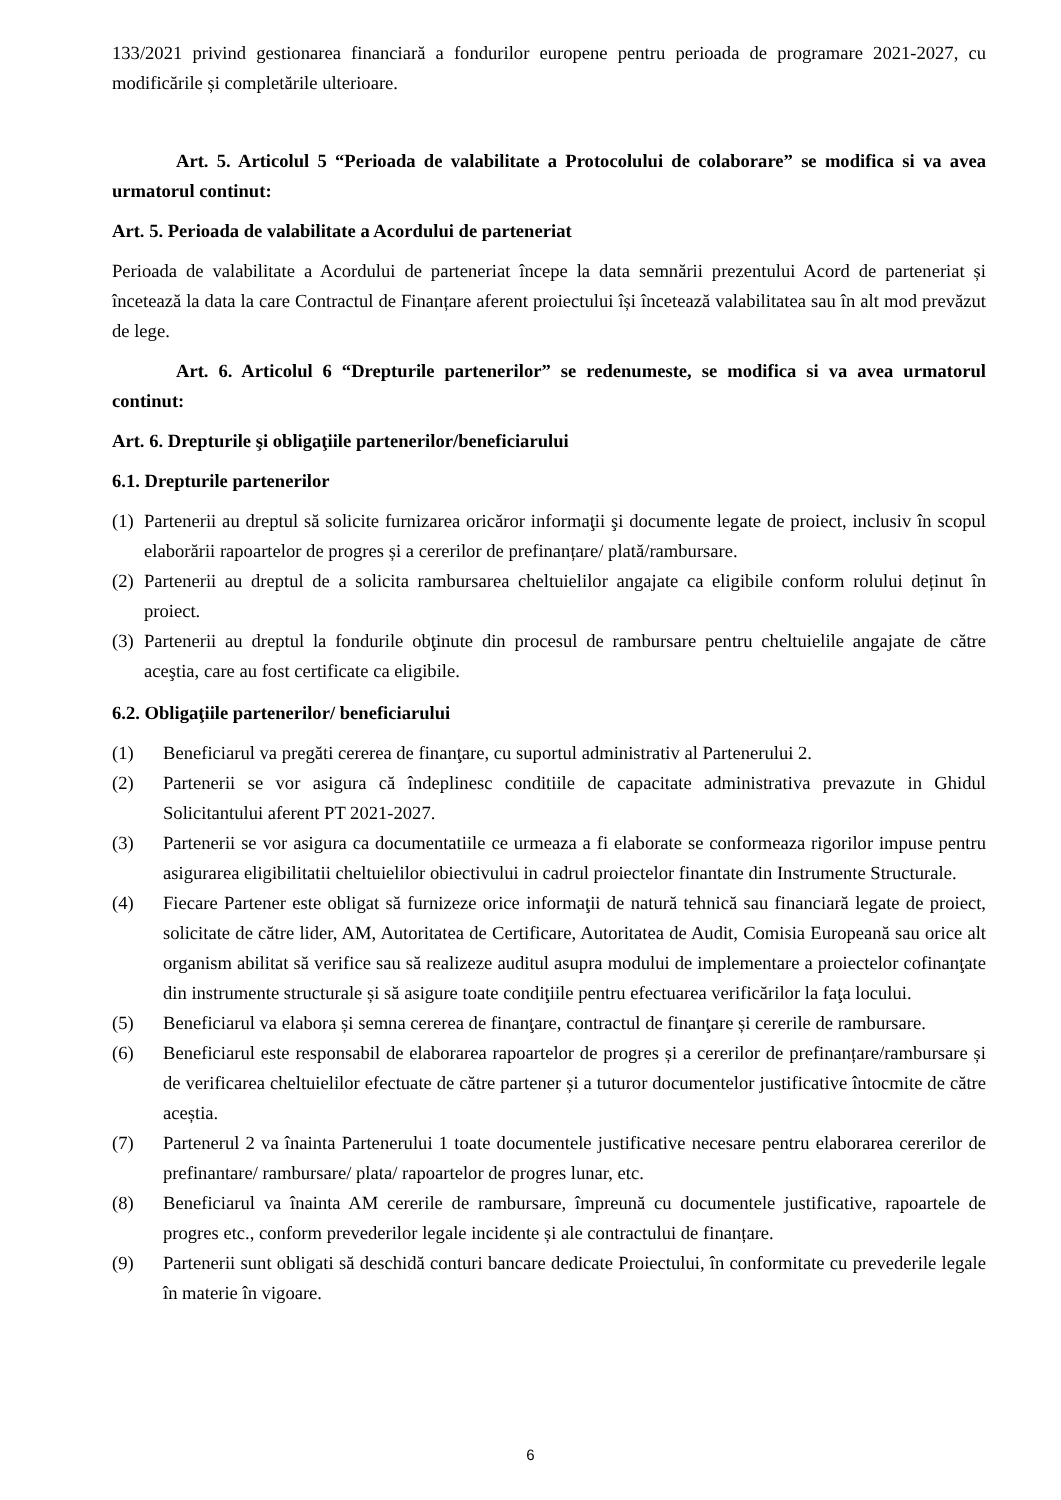133/2021 privind gestionarea financiară a fondurilor europene pentru perioada de programare 2021-2027, cu modificările și completările ulterioare.
Art. 5. Articolul 5 “Perioada de valabilitate a Protocolului de colaborare” se modifica si va avea urmatorul continut:
Art. 5. Perioada de valabilitate a Acordului de parteneriat
Perioada de valabilitate a Acordului de parteneriat începe la data semnării prezentului Acord de parteneriat și încetează la data la care Contractul de Finanțare aferent proiectului își încetează valabilitatea sau în alt mod prevăzut de lege.
Art. 6. Articolul 6 “Drepturile partenerilor” se redenumeste, se modifica si va avea urmatorul continut:
Art. 6. Drepturile şi obligaţiile partenerilor/beneficiarului
6.1. Drepturile partenerilor
(1) Partenerii au dreptul să solicite furnizarea oricăror informaţii şi documente legate de proiect, inclusiv în scopul elaborării rapoartelor de progres și a cererilor de prefinanțare/ plată/rambursare.
(2) Partenerii au dreptul de a solicita rambursarea cheltuielilor angajate ca eligibile conform rolului deținut în proiect.
(3) Partenerii au dreptul la fondurile obţinute din procesul de rambursare pentru cheltuielile angajate de către aceştia, care au fost certificate ca eligibile.
6.2. Obligaţiile partenerilor/ beneficiarului
(1) Beneficiarul va pregăti cererea de finanţare, cu suportul administrativ al Partenerului 2.
(2) Partenerii se vor asigura că îndeplinesc conditiile de capacitate administrativa prevazute in Ghidul Solicitantului aferent PT 2021-2027.
(3) Partenerii se vor asigura ca documentatiile ce urmeaza a fi elaborate se conformeaza rigorilor impuse pentru asigurarea eligibilitatii cheltuielilor obiectivului in cadrul proiectelor finantate din Instrumente Structurale.
(4) Fiecare Partener este obligat să furnizeze orice informaţii de natură tehnică sau financiară legate de proiect, solicitate de către lider, AM, Autoritatea de Certificare, Autoritatea de Audit, Comisia Europeană sau orice alt organism abilitat să verifice sau să realizeze auditul asupra modului de implementare a proiectelor cofinanţate din instrumente structurale și să asigure toate condiţiile pentru efectuarea verificărilor la faţa locului.
(5) Beneficiarul va elabora și semna cererea de finanţare, contractul de finanţare și cererile de rambursare.
(6) Beneficiarul este responsabil de elaborarea rapoartelor de progres și a cererilor de prefinanțare/rambursare și de verificarea cheltuielilor efectuate de către partener și a tuturor documentelor justificative întocmite de către aceștia.
(7) Partenerul 2 va înainta Partenerului 1 toate documentele justificative necesare pentru elaborarea cererilor de prefinantare/ rambursare/ plata/ rapoartelor de progres lunar, etc.
(8) Beneficiarul va înainta AM cererile de rambursare, împreună cu documentele justificative, rapoartele de progres etc., conform prevederilor legale incidente și ale contractului de finanțare.
(9) Partenerii sunt obligati să deschidă conturi bancare dedicate Proiectului, în conformitate cu prevederile legale în materie în vigoare.
6